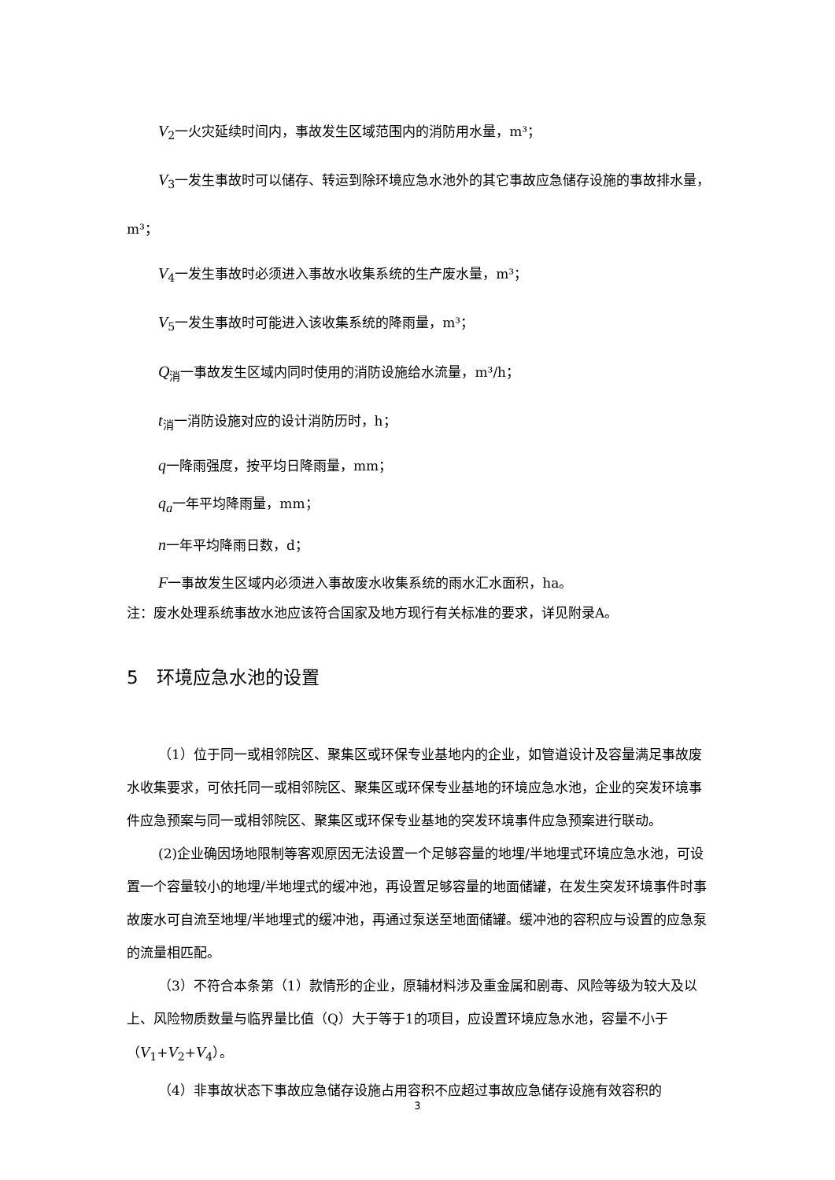V<sub>2</sub>一火灾延续时间内，事故发生区域范围内的消防用水量，m³；
V<sub>3</sub>一发生事故时可以储存、转运到除环境应急水池外的其它事故应急储存设施的事故排水量，m³；
V<sub>4</sub>一发生事故时必须进入事故水收集系统的生产废水量，m³；
V<sub>5</sub>一发生事故时可能进入该收集系统的降雨量，m³；
Q<sub>消</sub>一事故发生区域内同时使用的消防设施给水流量，m³/h；
t<sub>消</sub>一消防设施对应的设计消防历时，h；
q一降雨强度，按平均日降雨量，mm；
q<sub>a</sub>一年平均降雨量，mm；
n一年平均降雨日数，d；
F一事故发生区域内必须进入事故废水收集系统的雨水汇水面积，ha。
注：废水处理系统事故水池应该符合国家及地方现行有关标准的要求，详见附录A。
5　环境应急水池的设置
（1）位于同一或相邻院区、聚集区或环保专业基地内的企业，如管道设计及容量满足事故废水收集要求，可依托同一或相邻院区、聚集区或环保专业基地的环境应急水池，企业的突发环境事件应急预案与同一或相邻院区、聚集区或环保专业基地的突发环境事件应急预案进行联动。
(2)企业确因场地限制等客观原因无法设置一个足够容量的地埋/半地埋式环境应急水池，可设置一个容量较小的地埋/半地埋式的缓冲池，再设置足够容量的地面储罐，在发生突发环境事件时事故废水可自流至地埋/半地埋式的缓冲池，再通过泵送至地面储罐。缓冲池的容积应与设置的应急泵的流量相匹配。
（3）不符合本条第（1）款情形的企业，原辅材料涉及重金属和剧毒、风险等级为较大及以上、风险物质数量与临界量比值（Q）大于等于1的项目，应设置环境应急水池，容量不小于（V<sub>1</sub>+V<sub>2</sub>+V<sub>4</sub>）。
（4）非事故状态下事故应急储存设施占用容积不应超过事故应急储存设施有效容积的
3